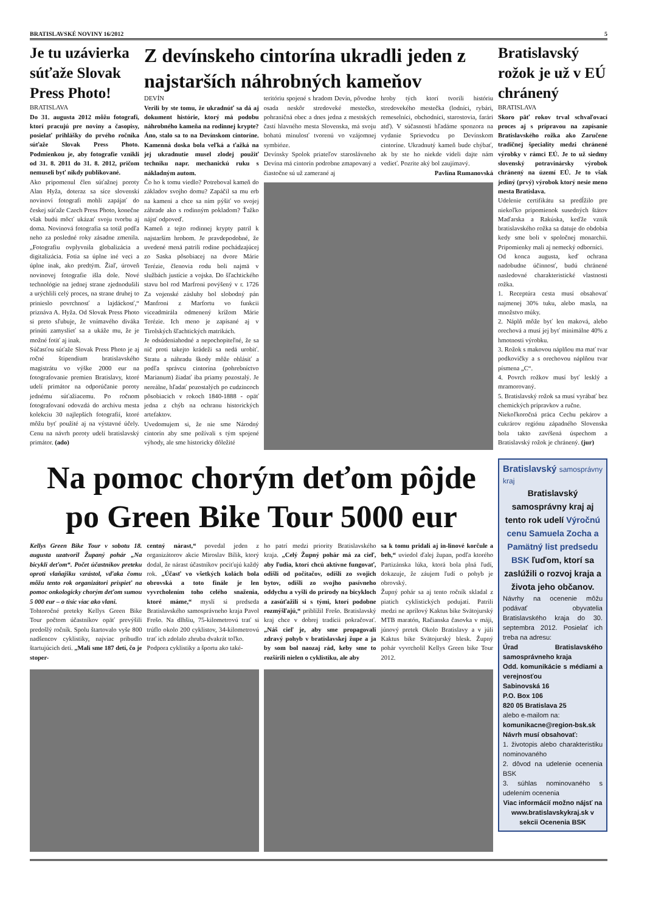BRATISLAVSKÉ NOVINY 16/2012 5
Je tu uzávierka súťaže Slovak Press Photo!
BRATISLAVA
Do 31. augusta 2012 môžu fotografi, ktorí pracujú pre noviny a časopisy, posielať prihlášky do prvého ročníka súťaže Slovak Press Photo. Podmienkou je, aby fotografie vznikli od 31. 8. 2011 do 31. 8. 2012, pričom nemuseli byť nikdy publikované.
Ako pripomenul člen súťažnej poroty Alan Hyža, doteraz sa síce slovenskí novinoví fotografi mohli zapájať do českej súťaže Czech Press Photo, konečne však budú môcť ukázať svoju tvorbu aj doma. Novinová fotografia sa totiž podľa neho za posledné roky zásadne zmenila. „Fotografiu ovplyvnila globalizácia a digitalizácia. Fotia sa úplne iné veci a úplne inak, ako predtým. Žiaľ, úroveň novinovej fotografie išla dole. Nové technológie na jednej strane zjednodušili a urýchlili celý proces, na strane druhej to prinieslo povrchnosť a lajdáckosť,“ priznáva A. Hyža. Od Slovak Press Photo si preto sľubuje, že vnímavého diváka prinúti zamyslieť sa a ukáže mu, že je možné fotiť aj inak.
Súčasťou súťaže Slovak Press Photo je aj ročné štipendium bratislavského magistrátu vo výške 2000 eur na fotografovanie premien Bratislavy, ktoré udelí primátor na odporúčanie poroty jednému súťažiacemu. Po ročnom fotografovaní odovzdá do archívu mesta kolekciu 30 najlepších fotografií, ktoré môžu byť použité aj na výstavné účely. Cenu na návrh poroty udelí bratislavský primátor. (ado)
Z devínskeho cintorína ukradli jeden z najstarších náhrobných kameňov
DEVÍN
Verili by ste tomu, že ukradnúť sa dá aj dokument histórie, ktorý má podobu náhrobného kameňa na rodinnej krypte? Áno, stalo sa to na Devínskom cintoríne. Kamenná doska bola veľká a ťažká na jej ukradnutie musel zlodej použiť techniku napr. mechanickú ruku s nákladným autom.
Čo ho k tomu viedlo? Potreboval kameň do základov svojho domu? Zapáčil sa mu erb na kameni a chce sa ním pýšiť vo svojej záhrade ako s rodinným pokladom? Ťažko nájsť odpoveď.
Kameň z tejto rodinnej krypty patril k najstarším hrobom. Je pravdepodobné, že uvedené mená patrili rodine pochádzajúcej zo Saska pôsobiacej na dvore Márie Terézie, členovia rodu boli najmä v službách justície a vojska. Do šľachtického stavu bol rod Marfroni povýšený v r. 1726 Za vojenské zásluhy bol slobodný pán Manfroni z Marfortu vo funkcii viceadmirála odmenený krížom Márie Terézie. Ich meno je zapísané aj v Tirolských šľachtických matrikách.
Je odsúdeniahodné a nepochopiteľné, že sa nič proti takejto krádeži sa nedá urobiť. Stratu a náhradu škody môže ohlásiť a podľa správcu cintorína (pohrebníctvo Marianum) žiadať iba priamy pozostalý. Je nereálne, hľadať pozostalých po cudzincoch pôsobiacich v rokoch 1840-1888 - opäť jedna z chýb na ochranu historických artefaktov.
Uvedomujem si, že nie sme Národný cintorín aby sme požívali s tým spojené výhody, ale sme historicky dôležité
teritóriu spojené s hradom Devín, pôvodne osada neskôr stredoveké mestečko, pohraničná obec a dnes jedna z mestských častí hlavného mesta Slovenska, má svoju bohatú minulosť tvorenú vo vzájomnej symbióze.
Devínsky Spolok priateľov staroslávneho Devína má cintorín podrobne zmapovaný a čiastočne sú už zamerané aj
hroby tých ktorí tvorili históriu stredovekého mestečka (lodníci, rybári, remeselníci, obchodníci, starostovia, farári atď). V súčasnosti hľadáme sponzora na vydanie Sprievodcu po Devínskom cintoríne. Ukradnutý kameň bude chýbať, ak by ste ho niekde videli dajte nám vedieť. Pozrite aký bol zaujímavý.
Pavlína Rumanovská
Bratislavský rožok je už v EÚ chránený
BRATISLAVA
Skoro päť rokov trval schvaľovací proces aj s prípravou na zapísanie Bratislavského rožka ako Zaručene tradičnej špeciality medzi chránené výrobky v rámci EÚ. Je to už siedmy slovenský potravinársky výrobok chránený na území EÚ. Je to však jediný (prvý) výrobok ktorý nesie meno mesta Bratislava.
Udelenie certifikátu sa predĺžilo pre niekoľko pripomienok susedných štátov Maďarska a Rakúska, keďže vznik bratislavského rožka sa datuje do obdobia kedy sme boli v spoločnej monarchii. Pripomienky mali aj nemecký odborníci.
Od konca augusta, keď ochrana nadobudne účinnosť, budú chránené nasledovné charakteristické vlastnosti rožka.
1. Receptúra cesta musí obsahovať najmenej 30% tuku, alebo masla, na množstvo múky.
2. Náplň môže byť len maková, alebo orechová a musí jej byť minimálne 40% z hmotnosti výrobku.
3. Rožok s makovou náplňou ma mať tvar podkovičky a s orechovou náplňou tvar písmena „C“.
4. Povrch rožkov musí byť lesklý a mramorovaný.
5. Bratislavský rožok sa musí vyrábať bez chemických prípravkov a ručne.
Niekoľkoročná práca Cechu pekárov a cukrárov regiónu západného Slovenska bola takto zavŕšená úspechom a Bratislavský rožok je chránený. (jur)
Na pomoc chorým deťom pôjde po Green Bike Tour 5000 eur
Kellys Green Bike Tour v sobotu 18. augusta uzatvoril Županý pohár „Na bicykli deťom“. Počet účastníkov preteku oproti vlaňajšku vzrástol, vďaka čomu môžu tento rok organizátori prispieť na pomoc onkologicky chorým deťom sumou 5 000 eur – o tisíc viac ako vlani.
Tohtoročné preteky Kellys Green Bike Tour počtom účastníkov opäť prevýšili predošlý ročník. Spolu štartovalo vyše 800 nadšencov cyklistiky, najviac pribudlo štartujúcich detí. „Mali sme 187 detí, čo je stoper-
centný nárast,“ povedal jeden z organizátorov akcie Miroslav Bílik, ktorý dodal, že nárast účastníkov pociťujú každý rok. „Účasť vo všetkých kolách bola obrovská a toto finále je len vyvrcholením toho celého snaženia, ktoré máme,“ myslí si predseda Bratislavského samosprávneho kraja Pavol Frešo. Na dlhšiu, 75-kilometrovú trať si trúflo okolo 200 cyklistov, 34-kilometrovú trať ich zdolalo zhruba dvakrát toľko.
Podpora cyklistiky a športu ako také-
ho patrí medzi priority Bratislavského kraja. „Celý Župný pohár má za cieľ, aby ľudia, ktorí chcú aktívne fungovať, odišli od počítačov, odišli zo svojich bytov, odišli zo svojho pasívneho oddychu a vyšli do prírody na bicykloch a zasúťažili si s tými, ktorí podobne rozmýšľajú,“ priblížil Frešo. Bratislavský kraj chce v dobrej tradícii pokračovať. „Náš cieľ je, aby sme propagovali zdravý pohyb v bratislavskej župe a ja by som bol naozaj rád, keby sme to rozšírili nielen o cyklistiku, ale aby
sa k tomu pridali aj in-linové korčule a beh,“ uviedol ďalej župan, podľa ktorého Partizánska lúka, ktorá bola plná ľudí, dokazuje, že záujem ľudí o pohyb je obrovský.
Župný pohár sa aj tento ročník skladal z piatich cyklistických podujatí. Patrili medzi ne aprílový Kaktus bike Svätojurský MTB maratón, Račianska časovka v máji, júnový pretek Okolo Bratislavy a v júli Kaktus bike Svätojurský blesk. Župný pohár vyvrcholil Kellys Green bike Tour 2012.
Bratislavský samosprávny kraj
Bratislavský samosprávny kraj aj tento rok udelí Výročnú cenu Samuela Zocha a Pamätný list predsedu BSK ľuďom, ktorí sa zaslúžili o rozvoj kraja a života jeho občanov.
Návrhy na ocenenie môžu podávať obyvatelia Bratislavského kraja do 30. septembra 2012. Posielať ich treba na adresu:
Úrad Bratislavského samosprávneho kraja
Odd. komunikácie s médiami a verejnosťou
Sabinovská 16
P.O. Box 106
820 05 Bratislava 25
alebo e-mailom na:
komunikacne@region-bsk.sk
Návrh musí obsahovať:
1. životopis alebo charakteristiku nominovaného
2. dôvod na udelenie ocenenia BSK
3. súhlas nominovaného s udelením ocenenia
Viac informácií možno nájsť na www.bratislavskykraj.sk v sekcii Ocenenia BSK